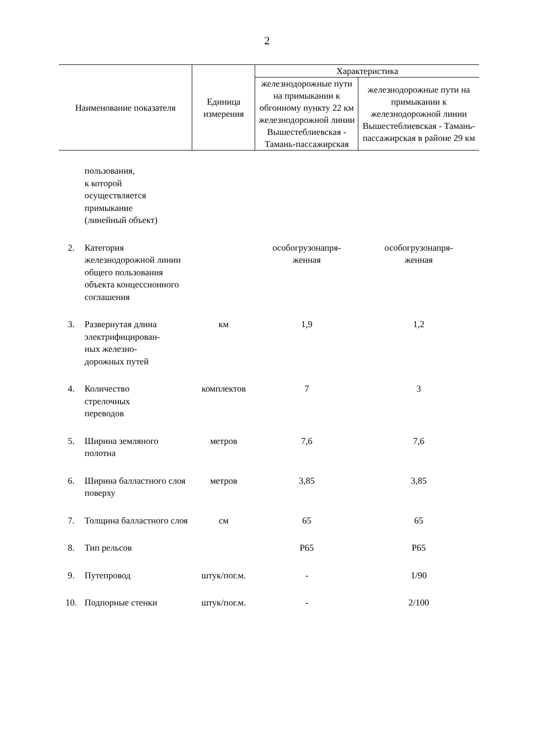2
| Наименование показателя | | Единица измерения | Характеристика | |
| --- | --- | --- | --- | --- |
| | | | железнодорожные пути на примыкании к обгонному пункту 22 км железнодорожной линии Вышестеблиевская - Тамань-пассажирская | железнодорожные пути на примыкании к железнодорожной линии Вышестеблиевская - Тамань-пассажирская в районе 29 км |
| | пользования, к которой осуществляется примыкание (линейный объект) | | | |
| 2. | Категория железнодорожной линии общего пользования объекта концессионного соглашения | | особогрузонапря- женная | особогрузонапря- женная |
| 3. | Развернутая длина электрифицирован- ных железно- дорожных путей | км | 1,9 | 1,2 |
| 4. | Количество стрелочных переводов | комплектов | 7 | 3 |
| 5. | Ширина земляного полотна | метров | 7,6 | 7,6 |
| 6. | Ширина балластного слоя поверху | метров | 3,85 | 3,85 |
| 7. | Толщина балластного слоя | см | 65 | 65 |
| 8. | Тип рельсов | | Р65 | Р65 |
| 9. | Путепровод | штук/пог.м. | - | 1/90 |
| 10. | Подпорные стенки | штук/пог.м. | - | 2/100 |